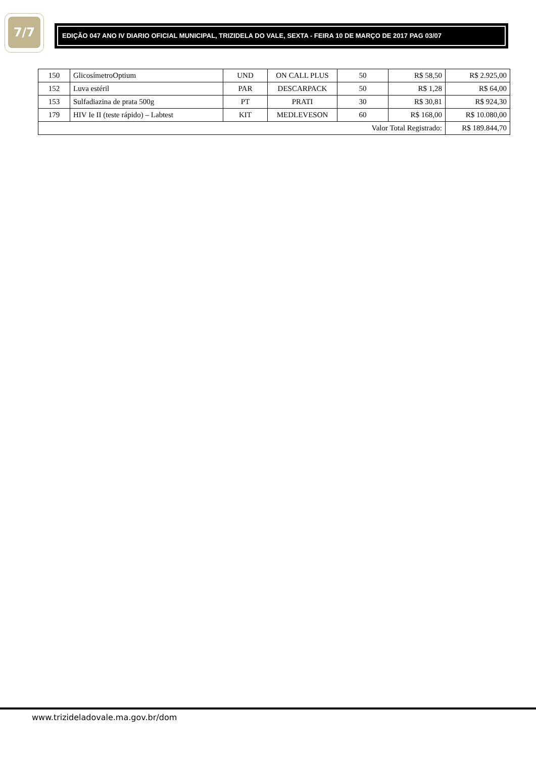7/7
EDIÇÃO 047 ANO IV DIARIO OFICIAL MUNICIPAL, TRIZIDELA DO VALE, SEXTA - FEIRA 10 DE MARÇO DE 2017 PAG 03/07
| 150 | GlicosímetroOptium | UND | ON CALL PLUS | 50 | R$ 58,50 | R$ 2.925,00 |
| 152 | Luva estéril | PAR | DESCARPACK | 50 | R$ 1,28 | R$ 64,00 |
| 153 | Sulfadiazina de prata 500g | PT | PRATI | 30 | R$ 30,81 | R$ 924,30 |
| 179 | HIV Ie II (teste rápido) – Labtest | KIT | MEDLEVESON | 60 | R$ 168,00 | R$ 10.080,00 |
| Valor Total Registrado: | | | | | | R$ 189.844,70 |
www.trizideladovale.ma.gov.br/dom